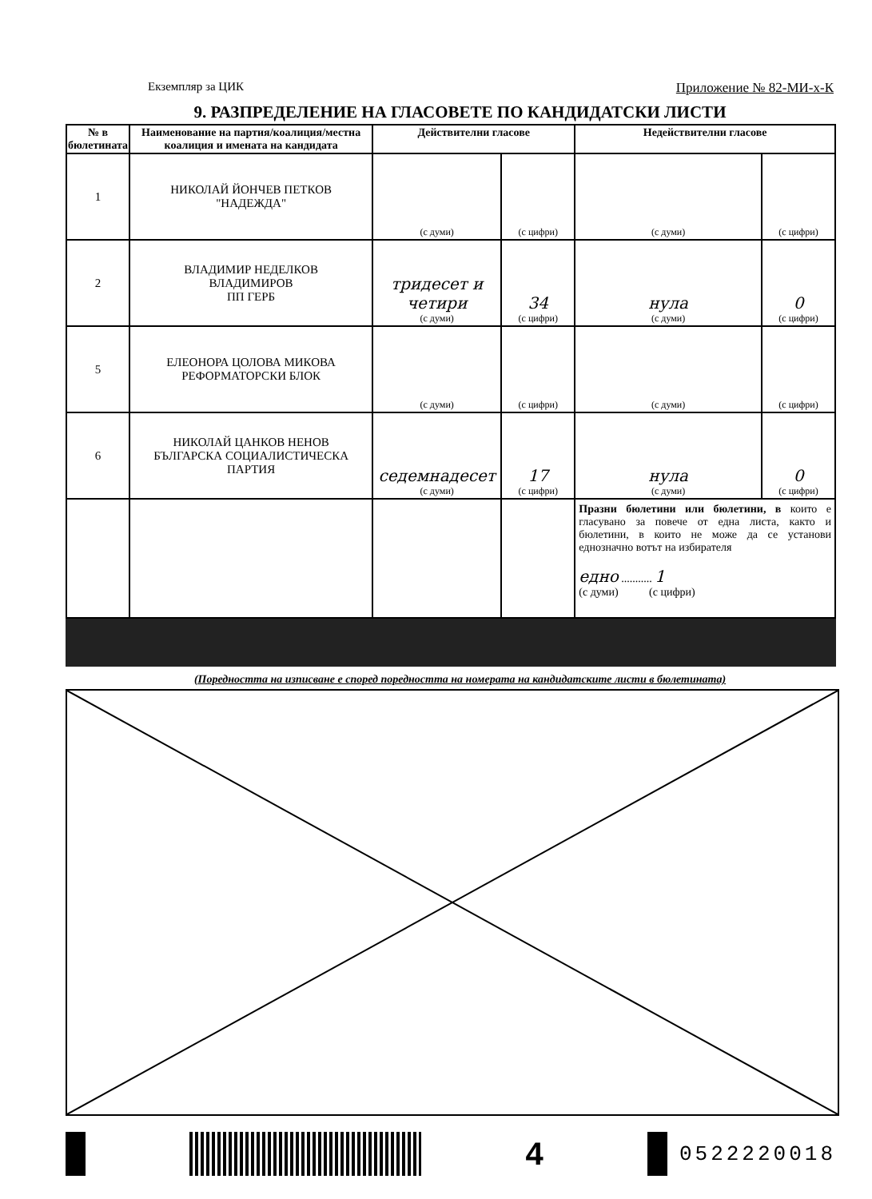Екземпляр за ЦИК Приложение № 82-МИ-х-К
9. РАЗПРЕДЕЛЕНИЕ НА ГЛАСОВЕТЕ ПО КАНДИДАТСКИ ЛИСТИ
| № в бюлетината | Наименование на партия/коалиция/местна коалиция и имената на кандидата | Действителни гласове | | Недействителни гласове | |
| --- | --- | --- | --- | --- | --- |
| 1 | НИКОЛАЙ ЙОНЧЕВ ПЕТКОВ "НАДЕЖДА" | (с думи) | (с цифри) | (с думи) | (с цифри) |
| 2 | ВЛАДИМИР НЕДЕЛКОВ ВЛАДИМИРОВ ПП ГЕРБ | тридесет и четири (с думи) | 34 (с цифри) | нула (с думи) | 0 (с цифри) |
| 5 | ЕЛЕОНОРА ЦОЛОВА МИКОВА РЕФОРМАТОРСКИ БЛОК | (с думи) | (с цифри) | (с думи) | (с цифри) |
| 6 | НИКОЛАЙ ЦАНКОВ НЕНОВ БЪЛГАРСКА СОЦИАЛИСТИЧЕСКА ПАРТИЯ | седемнадесет (с думи) | 17 (с цифри) | нула (с думи) | 0 (с цифри) |
| | | | | Празни бюлетини или бюлетини, в които е гласувано за повече от една листа, както и бюлетини, в които не може да се установи еднозначно вотът на избирателя едно ........... 1 (с думи) (с цифри) | |
(Поредността на изписване е според поредността на номерата на кандидатските листи в бюлетината)
4
0522220018